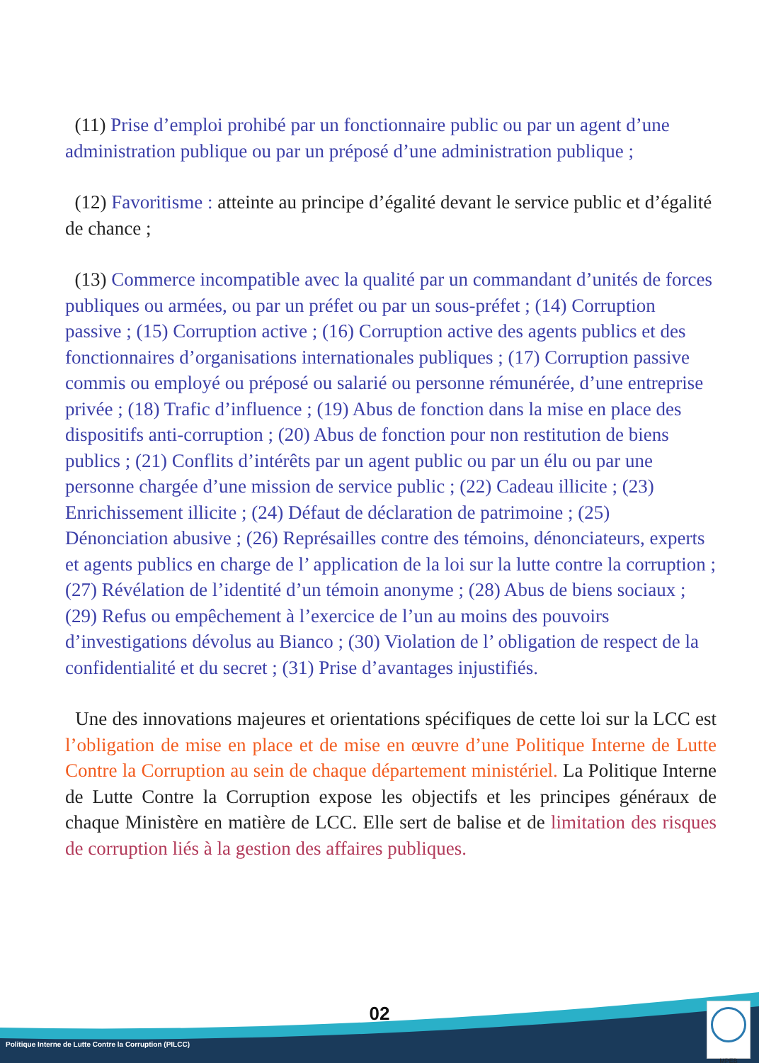(11) Prise d’emploi prohibé par un fonctionnaire public ou par un agent d’une administration publique ou par un préposé d’une administration publique ;
(12) Favoritisme : atteinte au principe d’égalité devant le service public et d’égalité de chance ;
(13) Commerce incompatible avec la qualité par un commandant d’unités de forces publiques ou armées, ou par un préfet ou par un sous-préfet ; (14) Corruption passive ; (15) Corruption active ; (16) Corruption active des agents publics et des fonctionnaires d’organisations internationales publiques ; (17) Corruption passive commis ou employé ou préposé ou salarié ou personne rémunérée, d’une entreprise privée ; (18) Trafic d’influence ; (19) Abus de fonction dans la mise en place des dispositifs anti-corruption ; (20) Abus de fonction pour non restitution de biens publics ; (21) Conflits d’intérêts par un agent public ou par un élu ou par une personne chargée d’une mission de service public ; (22) Cadeau illicite ; (23) Enrichissement illicite ; (24) Défaut de déclaration de patrimoine ; (25) Dénonciation abusive ; (26) Représailles contre des témoins, dénonciateurs, experts et agents publics en charge de l’ application de la loi sur la lutte contre la corruption ; (27) Révélation de l’identité d’un témoin anonyme ; (28) Abus de biens sociaux ; (29) Refus ou empêchement à l’exercice de l’un au moins des pouvoirs d’investigations dévolus au Bianco ; (30) Violation de l’ obligation de respect de la confidentialité et du secret ; (31) Prise d’avantages injustifiés.
Une des innovations majeures et orientations spécifiques de cette loi sur la LCC est l’obligation de mise en place et de mise en œuvre d’une Politique Interne de Lutte Contre la Corruption au sein de chaque département ministériel. La Politique Interne de Lutte Contre la Corruption expose les objectifs et les principes généraux de chaque Ministère en matière de LCC. Elle sert de balise et de limitation des risques de corruption liés à la gestion des affaires publiques.
02
Politique Interne de Lutte Contre la Corruption (PILCC)
MPEB